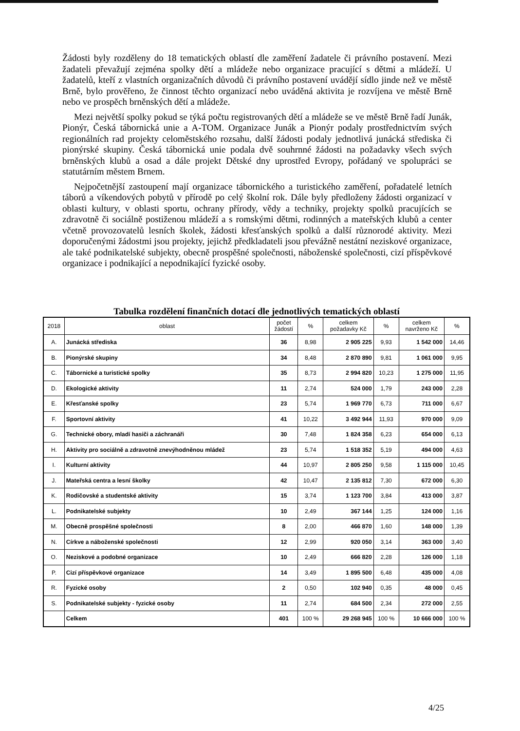Žádosti byly rozděleny do 18 tematických oblastí dle zaměření žadatele či právního postavení. Mezi žadateli převažují zejména spolky dětí a mládeže nebo organizace pracující s dětmi a mládeží. U žadatelů, kteří z vlastních organizačních důvodů či právního postavení uvádějí sídlo jinde než ve městě Brně, bylo prověřeno, že činnost těchto organizací nebo uváděná aktivita je rozvíjena ve městě Brně nebo ve prospěch brněnských dětí a mládeže.
Mezi největší spolky pokud se týká počtu registrovaných dětí a mládeže se ve městě Brně řadí Junák, Pionýr, Česká tábornická unie a A-TOM. Organizace Junák a Pionýr podaly prostřednictvím svých regionálních rad projekty celoměstského rozsahu, další žádosti podaly jednotlivá junácká střediska či pionýrské skupiny. Česká tábornická unie podala dvě souhrnné žádosti na požadavky všech svých brněnských klubů a osad a dále projekt Dětské dny uprostřed Evropy, pořádaný ve spolupráci se statutárním městem Brnem.
Nejpočetnější zastoupení mají organizace tábornického a turistického zaměření, pořadatelé letních táborů a víkendových pobytů v přírodě po celý školní rok. Dále byly předloženy žádosti organizací v oblasti kultury, v oblasti sportu, ochrany přírody, vědy a techniky, projekty spolků pracujících se zdravotně či sociálně postiženou mládeží a s romskými dětmi, rodinných a mateřských klubů a center včetně provozovatelů lesních školek, žádosti křesťanských spolků a další různorodé aktivity. Mezi doporučenými žádostmi jsou projekty, jejichž předkladateli jsou převážně nestátní neziskové organizace, ale také podnikatelské subjekty, obecně prospěšné společnosti, náboženské společnosti, cizí příspěvkové organizace i podnikající a nepodnikající fyzické osoby.
Tabulka rozdělení finančních dotací dle jednotlivých tematických oblastí
| 2018 | oblast | počet žádostí | % | celkem požadavky Kč | % | celkem navrženo Kč | % |
| --- | --- | --- | --- | --- | --- | --- | --- |
| A. | Junácká střediska | 36 | 8,98 | 2 905 225 | 9,93 | 1 542 000 | 14,46 |
| B. | Pionýrské skupiny | 34 | 8,48 | 2 870 890 | 9,81 | 1 061 000 | 9,95 |
| C. | Tábornické a turistické spolky | 35 | 8,73 | 2 994 820 | 10,23 | 1 275 000 | 11,95 |
| D. | Ekologické aktivity | 11 | 2,74 | 524 000 | 1,79 | 243 000 | 2,28 |
| E. | Křesťanské spolky | 23 | 5,74 | 1 969 770 | 6,73 | 711 000 | 6,67 |
| F. | Sportovní aktivity | 41 | 10,22 | 3 492 944 | 11,93 | 970 000 | 9,09 |
| G. | Technické obory, mladí hasiči a záchranáři | 30 | 7,48 | 1 824 358 | 6,23 | 654 000 | 6,13 |
| H. | Aktivity pro sociálně a zdravotně znevýhodněnou mládež | 23 | 5,74 | 1 518 352 | 5,19 | 494 000 | 4,63 |
| I. | Kulturní aktivity | 44 | 10,97 | 2 805 250 | 9,58 | 1 115 000 | 10,45 |
| J. | Mateřská centra a lesní školky | 42 | 10,47 | 2 135 812 | 7,30 | 672 000 | 6,30 |
| K. | Rodičovské a studentské aktivity | 15 | 3,74 | 1 123 700 | 3,84 | 413 000 | 3,87 |
| L. | Podnikatelské subjekty | 10 | 2,49 | 367 144 | 1,25 | 124 000 | 1,16 |
| M. | Obecně prospěšné společnosti | 8 | 2,00 | 466 870 | 1,60 | 148 000 | 1,39 |
| N. | Církve a náboženské společnosti | 12 | 2,99 | 920 050 | 3,14 | 363 000 | 3,40 |
| O. | Neziskové a podobné organizace | 10 | 2,49 | 666 820 | 2,28 | 126 000 | 1,18 |
| P. | Cizí příspěvkové organizace | 14 | 3,49 | 1 895 500 | 6,48 | 435 000 | 4,08 |
| R. | Fyzické osoby | 2 | 0,50 | 102 940 | 0,35 | 48 000 | 0,45 |
| S. | Podnikatelské subjekty - fyzické osoby | 11 | 2,74 | 684 500 | 2,34 | 272 000 | 2,55 |
| | Celkem | 401 | 100 % | 29 268 945 | 100 % | 10 666 000 | 100 % |
4/25